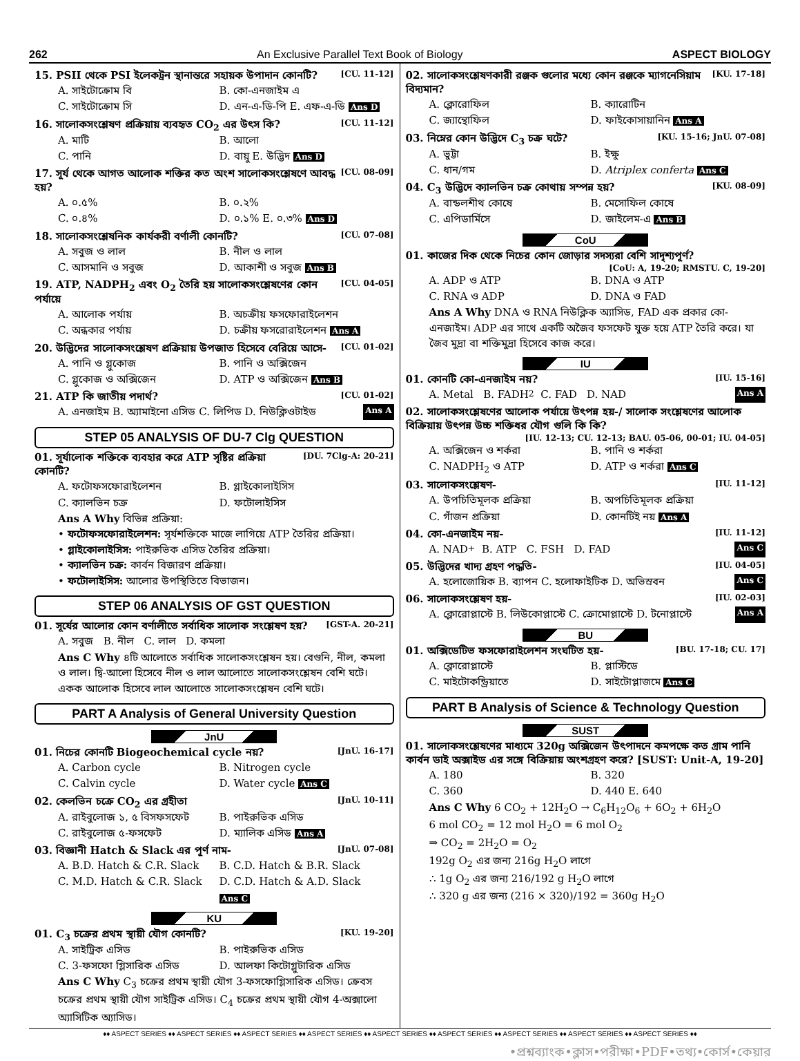262 An Exclusive Parallel Text Book of Biology ASPECT BIOLOGY
15. PSII থেকে PSI ইলেকট্রন স্থানান্তরে সহায়ক উপাদান কোনটি? [CU. 11-12]
A. সাইটোক্রোম বি B. কো-এনজাইম এ C. সাইটোক্রোম সি D. এন-এ-ডি-পি E. এফ-এ-ডি Ans D
16. সালোকসংশ্লেষণ প্রক্রিয়ায় ব্যবহৃত CO<sub>2</sub> এর উৎস কি? [CU. 11-12]
A. মাটি B. আলো C. পানি D. বায়ু E. উদ্ভিদ Ans D
17. সূর্য থেকে আগত আলোক শক্তির কত অংশ সালোকসংশ্লেষণে আবদ্ধ হয়? [CU. 08-09]
A. ০.৫% B. ০.২% C. ০.৪% D. ০.১% E. ০.৩% Ans D
18. সালোকসংশ্লেষনিক কার্যকরী বর্ণালী কোনটি? [CU. 07-08]
A. সবুজ ও লাল B. নীল ও লাল C. আসমানি ও সবুজ D. আকাশী ও সবুজ Ans B
19. ATP, NADPH<sub>2</sub> এবং O<sub>2</sub> তৈরি হয় সালোকসংশ্লেষণের কোন পর্যায়ে [CU. 04-05]
A. আলোক পর্যায় B. অচক্রীয় ফসফোরাইলেশন C. অন্ধকার পর্যায় D. চক্রীয় ফসরোরাইলেশন Ans A
20. উদ্ভিদের সালোকসংশ্লেষণ প্রক্রিয়ায় উপজাত হিসেবে বেরিয়ে আসে- [CU. 01-02]
A. পানি ও গ্লুকোজ B. পানি ও অক্সিজেন C. গ্লুকোজ ও অক্সিজেন D. ATP ও অক্সিজেন Ans B
21. ATP কি জাতীয় পদার্থ? [CU. 01-02]
A. এনজাইম B. অ্যামাইনো এসিড C. লিপিড D. নিউক্লিওটাইড Ans A
STEP 05 ANALYSIS OF DU-7 Clg QUESTION
01. সূর্যালোক শক্তিকে ব্যবহার করে ATP সৃষ্টির প্রক্রিয়া কোনটি? [DU. 7Clg-A: 20-21]
A. ফটোফসফোরাইলেশন B. গ্লাইকোলাইসিস C. ক্যালভিন চক্র D. ফটোলাইসিস
Ans A Why বিভিন্ন প্রক্রিয়া:
• ফটোফসফোরাইলেশন: সূর্যশক্তিকে মাজে লাগিয়ে ATP তৈরির প্রক্রিয়া।
• গ্লাইকোলাইসিস: পাইরুভিক এসিড তৈরির প্রক্রিয়া।
• ক্যালভিন চক্র: কার্বন বিজারণ প্রক্রিয়া।
• ফটোলাইসিস: আলোর উপস্থিতিতে বিভাজন।
STEP 06 ANALYSIS OF GST QUESTION
01. সূর্যের আলোর কোন বর্ণালীতে সর্বাধিক সালোক সংশ্লেষণ হয়? [GST-A. 20-21]
A. সবুজ B. নীল C. লাল D. কমলা
Ans C Why ৪টি আলোতে সর্বাধিক সালোকসংশ্লেষন হয়। বেগুনি, নীল, কমলা ও লাল। দ্বি-আলো হিসেবে নীল ও লাল আলোতে সালোকসংশ্লেষন বেশি ঘটে। একক আলোক হিসেবে লাল আলোতে সালোকসংশ্লেষন বেশি ঘটে।
PART A Analysis of General University Question
JnU
01. নিচের কোনটি Biogeochemical cycle নয়? [JnU. 16-17]
A. Carbon cycle B. Nitrogen cycle C. Calvin cycle D. Water cycle Ans C
02. কেলভিন চক্রে CO<sub>2</sub> এর গ্রহীতা [JnU. 10-11]
A. রাইবুলোজ ১, ৫ বিসফসফেট B. পাইরুভিক এসিড C. রাইবুলোজ ৫-ফসফেট D. ম্যালিক এসিড Ans A
03. বিজ্ঞানী Hatch & Slack এর পূর্ণ নাম- [JnU. 07-08]
A. B.D. Hatch & C.R. Slack B. C.D. Hatch & B.R. Slack C. M.D. Hatch & C.R. Slack D. C.D. Hatch & A.D. Slack Ans C
KU
01. C<sub>3</sub> চক্রের প্রথম স্থায়ী যৌগ কোনটি? [KU. 19-20]
A. সাইট্রিক এসিড B. পাইরুভিক এসিড C. 3-ফসফো গ্লিসারিক এসিড D. আলফা কিটোগ্লুটারিক এসিড
Ans C Why C<sub>3</sub> চক্রের প্রথম স্থায়ী যৌগ 3-ফসফোগ্লিসারিক এসিড। ক্রেবস চক্রের প্রথম স্থায়ী যৌগ সাইট্রিক এসিড। C<sub>4</sub> চক্রের প্রথম স্থায়ী যৌগ 4-অক্সালো অ্যাসিটিক অ্যাসিড।
02. সালোকসংশ্লেষণকারী রঞ্জক গুলোর মধ্যে কোন রঞ্জকে ম্যাগনেসিয়াম বিদ্যমান? [KU. 17-18]
A. ক্লোরোফিল B. ক্যারোটিন C. জ্যান্থোফিল D. ফাইকোসায়ানিন Ans A
03. নিম্নের কোন উদ্ভিদে C<sub>3</sub> চক্র ঘটে? [KU. 15-16; JnU. 07-08]
A. ভুট্টা B. ইক্ষু C. ধান/গম D. Atriplex conferta Ans C
04. C<sub>3</sub> উদ্ভিদে ক্যালভিন চক্র কোথায় সম্পন্ন হয়? [KU. 08-09]
A. বান্ডলশীথ কোষে B. মেসোফিল কোষে C. এপিডার্মিসে D. জাইলেম-এ Ans B
CoU
01. কাজের দিক থেকে নিচের কোন জোড়ার সদস্যরা বেশি সাদৃশ্যপূর্ণ?
[CoU: A, 19-20; RMSTU. C, 19-20]
A. ADP ও ATP B. DNA ও ATP C. RNA ও ADP D. DNA ও FAD
Ans A Why DNA ও RNA নিউক্লিক অ্যাসিড, FAD এক প্রকার কো-এনজাইম। ADP এর সাথে একটি অজৈব ফসফেট যুক্ত হয়ে ATP তৈরি করে। যা জৈব মুদ্রা বা শক্তিমুদ্রা হিসেবে কাজ করে।
IU
01. কোনটি কো-এনজাইম নয়? [IU. 15-16]
A. Metal B. FADH<sub>2</sub> C. FAD D. NAD Ans A
02. সালোকসংশ্লেষণের আলোক পর্যায়ে উৎপন্ন হয়-/ সালোক সংশ্লেষণের আলোক বিক্রিয়ায় উৎপন্ন উচ্চ শক্তিধর যৌগ গুলি কি কি?
[IU. 12-13; CU. 12-13; BAU. 05-06, 00-01; IU. 04-05]
A. অক্সিজেন ও শর্করা B. পানি ও শর্করা C. NADPH<sub>2</sub> ও ATP D. ATP ও শর্করা Ans C
03. সালোকসংশ্লেষণ- [IU. 11-12]
A. উপচিতিমূলক প্রক্রিয়া B. অপচিতিমূলক প্রক্রিয়া C. গাঁজন প্রক্রিয়া D. কোনটিই নয় Ans A
04. কো-এনজাইম নয়- [IU. 11-12]
A. NAD<sup>+</sup> B. ATP C. FSH D. FAD Ans C
05. উদ্ভিদের খাদ্য গ্রহণ পদ্ধতি- [IU. 04-05]
A. হলোজোয়িক B. ব্যাপন C. হলোফাইটিক D. অভিস্রবন Ans C
06. সালোকসংশ্লেষণ হয়- [IU. 02-03]
A. ক্লোরোপ্লাস্টে B. লিউকোপ্লাস্টে C. ক্রোমোপ্লাস্টে D. টনোপ্লাস্টে Ans A
BU
01. অক্সিডেটিভ ফসফোরাইলেশন সংঘটিত হয়- [BU. 17-18; CU. 17]
A. ক্লোরোপ্লাস্টে B. প্লাস্টিডে C. মাইটোকন্ড্রিয়াতে D. সাইটোপ্লাজমে Ans C
PART B Analysis of Science & Technology Question
SUST
01. সালোকসংশ্লেষণের মাধ্যমে 320g অক্সিজেন উৎপাদনে কমপক্ষে কত গ্রাম পানি কার্বন ডাই অক্সাইড এর সঙ্গে বিক্রিয়ায় অংশগ্রহণ করে? [SUST: Unit-A, 19-20]
A. 180 B. 320 C. 360 D. 440 E. 640
Ans C Why 6 CO<sub>2</sub> + 12H<sub>2</sub>O → C<sub>6</sub>H<sub>12</sub>O<sub>6</sub> + 6O<sub>2</sub> + 6H<sub>2</sub>O
6 mol CO<sub>2</sub> = 12 mol H<sub>2</sub>O = 6 mol O<sub>2</sub>
⇒ CO<sub>2</sub> = 2H<sub>2</sub>O = O<sub>2</sub>
192g O<sub>2</sub> এর জন্য 216g H<sub>2</sub>O লাগে
∴ 1g O<sub>2</sub> এর জন্য 216/192 g H<sub>2</sub>O লাগে
∴ 320 g এর জন্য (216 × 320)/192 = 360g H<sub>2</sub>O
♦♦ ASPECT SERIES ♦♦ ASPECT SERIES ♦♦ ASPECT SERIES ♦♦ ASPECT SERIES ♦♦ ASPECT SERIES ♦♦ ASPECT SERIES ♦♦ ASPECT SERIES ♦♦ ASPECT SERIES ♦♦ ASPECT SERIES ♦♦
•প্রশ্নব্যাংক•ক্লাস•পরীক্ষা•PDF•তথ্য•কোর্স•কেয়ার